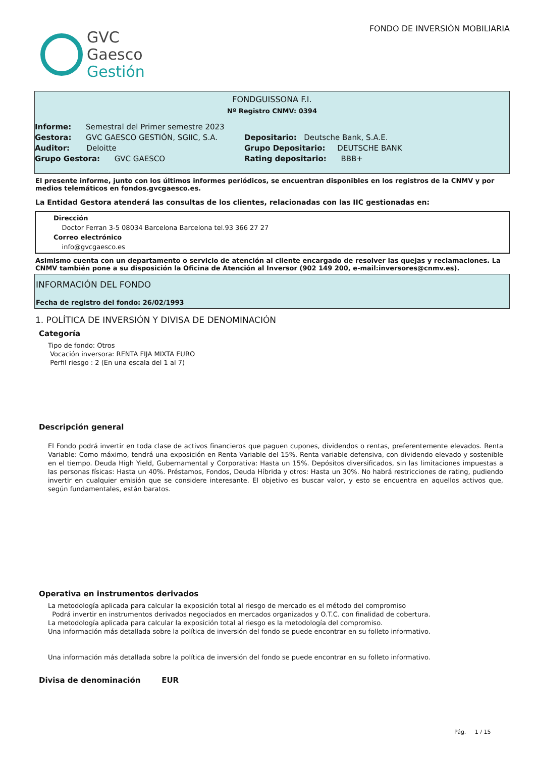GVC
Gaesco
Gestión
FONDO DE INVERSIÓN MOBILIARIA
FONDGUISSONA F.I.
Nº Registro CNMV: 0394
Informe: Semestral del Primer semestre 2023
Gestora: GVC GAESCO GESTIÓN, SGIIC, S.A.
Depositario: Deutsche Bank, S.A.E.
Auditor: Deloitte
Grupo Depositario: DEUTSCHE BANK
Grupo Gestora: GVC GAESCO
Rating depositario: BBB+
El presente informe, junto con los últimos informes periódicos, se encuentran disponibles en los registros de la CNMV y por medios telemáticos en fondos.gvcgaesco.es.
La Entidad Gestora atenderá las consultas de los clientes, relacionadas con las IIC gestionadas en:
Dirección
Doctor Ferran 3-5 08034 Barcelona Barcelona tel.93 366 27 27
Correo electrónico
info@gvcgaesco.es
Asimismo cuenta con un departamento o servicio de atención al cliente encargado de resolver las quejas y reclamaciones. La CNMV también pone a su disposición la Oficina de Atención al Inversor (902 149 200, e-mail:inversores@cnmv.es).
INFORMACIÓN DEL FONDO
Fecha de registro del fondo: 26/02/1993
1. POLÍTICA DE INVERSIÓN Y DIVISA DE DENOMINACIÓN
Categoría
Tipo de fondo: Otros
Vocación inversora: RENTA FIJA MIXTA EURO
Perfil riesgo : 2 (En una escala del 1 al 7)
Descripción general
El Fondo podrá invertir en toda clase de activos financieros que paguen cupones, dividendos o rentas, preferentemente elevados. Renta Variable: Como máximo, tendrá una exposición en Renta Variable del 15%. Renta variable defensiva, con dividendo elevado y sostenible en el tiempo. Deuda High Yield, Gubernamental y Corporativa: Hasta un 15%. Depósitos diversificados, sin las limitaciones impuestas a las personas físicas: Hasta un 40%. Préstamos, Fondos, Deuda Híbrida y otros: Hasta un 30%. No habrá restricciones de rating, pudiendo invertir en cualquier emisión que se considere interesante. El objetivo es buscar valor, y esto se encuentra en aquellos activos que, según fundamentales, están baratos.
Operativa en instrumentos derivados
La metodología aplicada para calcular la exposición total al riesgo de mercado es el método del compromiso
Podrá invertir en instrumentos derivados negociados en mercados organizados y O.T.C. con finalidad de cobertura.
La metodología aplicada para calcular la exposición total al riesgo es la metodología del compromiso.
Una información más detallada sobre la política de inversión del fondo se puede encontrar en su folleto informativo.
Una información más detallada sobre la política de inversión del fondo se puede encontrar en su folleto informativo.
Divisa de denominación EUR
Pág. 1 / 15